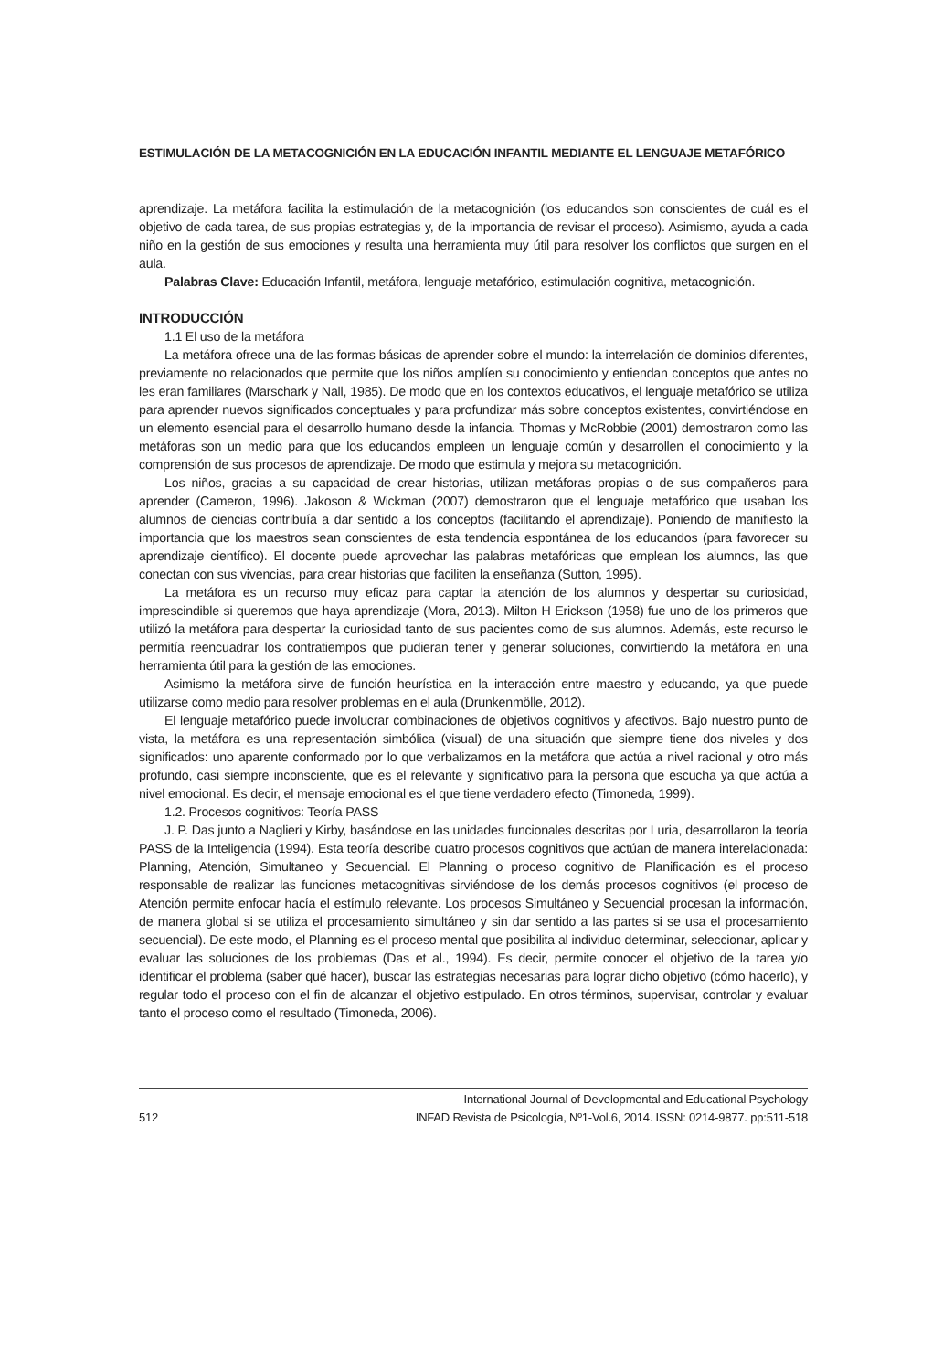ESTIMULACIÓN DE LA METACOGNICIÓN EN LA EDUCACIÓN INFANTIL MEDIANTE EL LENGUAJE METAFÓRICO
aprendizaje. La metáfora facilita la estimulación de la metacognición (los educandos son conscientes de cuál es el objetivo de cada tarea, de sus propias estrategias y, de la importancia de revisar el proceso). Asimismo, ayuda a cada niño en la gestión de sus emociones y resulta una herramienta muy útil para resolver los conflictos que surgen en el aula.
Palabras Clave: Educación Infantil, metáfora, lenguaje metafórico, estimulación cognitiva, metacognición.
INTRODUCCIÓN
1.1 El uso de la metáfora
La metáfora ofrece una de las formas básicas de aprender sobre el mundo: la interrelación de dominios diferentes, previamente no relacionados que permite que los niños amplíen su conocimiento y entiendan conceptos que antes no les eran familiares (Marschark y Nall, 1985). De modo que en los contextos educativos, el lenguaje metafórico se utiliza para aprender nuevos significados conceptuales y para profundizar más sobre conceptos existentes, convirtiéndose en un elemento esencial para el desarrollo humano desde la infancia. Thomas y McRobbie (2001) demostraron como las metáforas son un medio para que los educandos empleen un lenguaje común y desarrollen el conocimiento y la comprensión de sus procesos de aprendizaje. De modo que estimula y mejora su metacognición.
Los niños, gracias a su capacidad de crear historias, utilizan metáforas propias o de sus compañeros para aprender (Cameron, 1996). Jakoson & Wickman (2007) demostraron que el lenguaje metafórico que usaban los alumnos de ciencias contribuía a dar sentido a los conceptos (facilitando el aprendizaje). Poniendo de manifiesto la importancia que los maestros sean conscientes de esta tendencia espontánea de los educandos (para favorecer su aprendizaje científico). El docente puede aprovechar las palabras metafóricas que emplean los alumnos, las que conectan con sus vivencias, para crear historias que faciliten la enseñanza (Sutton, 1995).
La metáfora es un recurso muy eficaz para captar la atención de los alumnos y despertar su curiosidad, imprescindible si queremos que haya aprendizaje (Mora, 2013). Milton H Erickson (1958) fue uno de los primeros que utilizó la metáfora para despertar la curiosidad tanto de sus pacientes como de sus alumnos. Además, este recurso le permitía reencuadrar los contratiempos que pudieran tener y generar soluciones, convirtiendo la metáfora en una herramienta útil para la gestión de las emociones.
Asimismo la metáfora sirve de función heurística en la interacción entre maestro y educando, ya que puede utilizarse como medio para resolver problemas en el aula (Drunkenmölle, 2012).
El lenguaje metafórico puede involucrar combinaciones de objetivos cognitivos y afectivos. Bajo nuestro punto de vista, la metáfora es una representación simbólica (visual) de una situación que siempre tiene dos niveles y dos significados: uno aparente conformado por lo que verbalizamos en la metáfora que actúa a nivel racional y otro más profundo, casi siempre inconsciente, que es el relevante y significativo para la persona que escucha ya que actúa a nivel emocional. Es decir, el mensaje emocional es el que tiene verdadero efecto (Timoneda, 1999).
1.2. Procesos cognitivos: Teoría PASS
J. P. Das junto a Naglieri y Kirby, basándose en las unidades funcionales descritas por Luria, desarrollaron la teoría PASS de la Inteligencia (1994). Esta teoría describe cuatro procesos cognitivos que actúan de manera interelacionada: Planning, Atención, Simultaneo y Secuencial. El Planning o proceso cognitivo de Planificación es el proceso responsable de realizar las funciones metacognitivas sirviéndose de los demás procesos cognitivos (el proceso de Atención permite enfocar hacía el estímulo relevante. Los procesos Simultáneo y Secuencial procesan la información, de manera global si se utiliza el procesamiento simultáneo y sin dar sentido a las partes si se usa el procesamiento secuencial). De este modo, el Planning es el proceso mental que posibilita al individuo determinar, seleccionar, aplicar y evaluar las soluciones de los problemas (Das et al., 1994). Es decir, permite conocer el objetivo de la tarea y/o identificar el problema (saber qué hacer), buscar las estrategias necesarias para lograr dicho objetivo (cómo hacerlo), y regular todo el proceso con el fin de alcanzar el objetivo estipulado. En otros términos, supervisar, controlar y evaluar tanto el proceso como el resultado (Timoneda, 2006).
512
International Journal of Developmental and Educational Psychology
INFAD Revista de Psicología, Nº1-Vol.6, 2014. ISSN: 0214-9877. pp:511-518